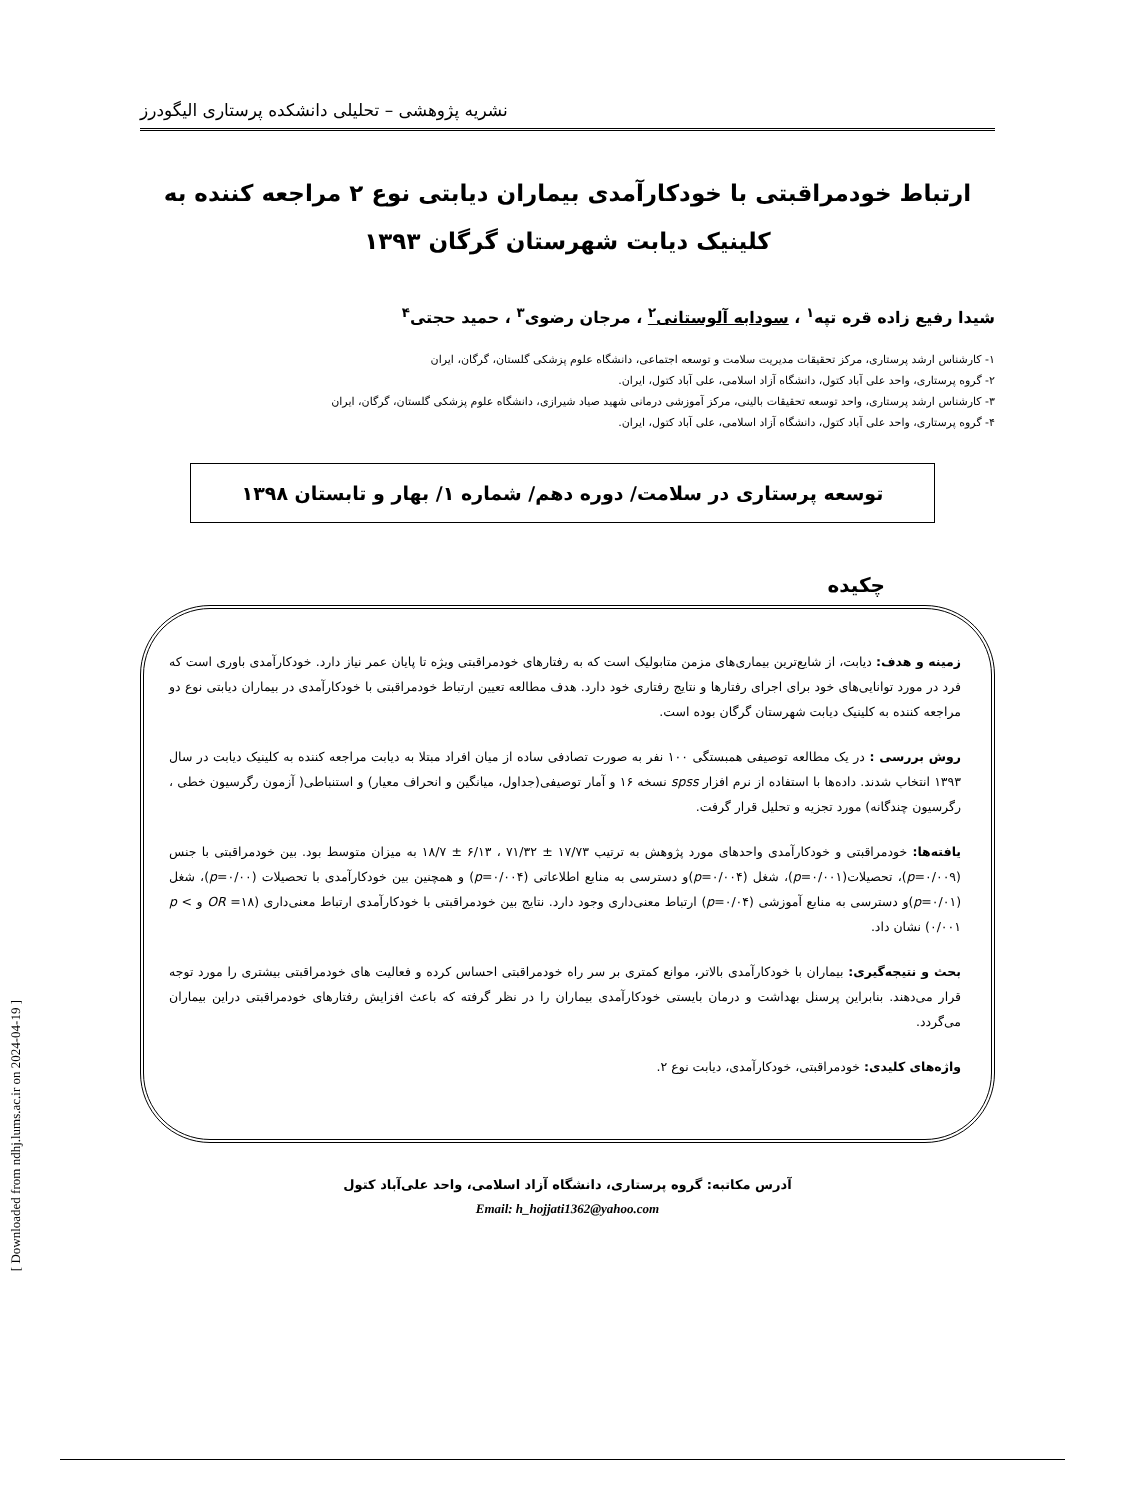نشریه پژوهشی – تحلیلی دانشکده پرستاری الیگودرز
ارتباط خودمراقبتی با خودکارآمدی بیماران دیابتی نوع ۲ مراجعه کننده به کلینیک دیابت شهرستان گرگان ۱۳۹۳
شیدا رفیع زاده قره تپه<sup>۱</sup> ، سودابه آلوستانی<sup>۲</sup> ، مرجان رضوی<sup>۳</sup> ، حمید حجتی<sup>۴</sup>
۱- کارشناس ارشد پرستاری، مرکز تحقیقات مدیریت سلامت و توسعه اجتماعی، دانشگاه علوم پزشکی گلستان، گرگان، ایران
۲- گروه پرستاری، واحد علی آباد کتول، دانشگاه آزاد اسلامی، علی آباد کتول، ایران.
۳- کارشناس ارشد پرستاری، واحد توسعه تحقیقات بالینی، مرکز آموزشی درمانی شهید صیاد شیرازی، دانشگاه علوم پزشکی گلستان، گرگان، ایران
۴- گروه پرستاری، واحد علی آباد کتول، دانشگاه آزاد اسلامی، علی آباد کتول، ایران.
توسعه پرستاری در سلامت/ دوره دهم/ شماره ۱/ بهار و تابستان ۱۳۹۸
چکیده
زمینه و هدف: دیابت، از شایع‌ترین بیماری‌های مزمن متابولیک است که به رفتارهای خودمراقبتی ویژه تا پایان عمر نیاز دارد. خودکارآمدی باوری است که فرد در مورد توانایی‌های خود برای اجرای رفتارها و نتایج رفتاری خود دارد. هدف مطالعه تعیین ارتباط خودمراقبتی با خودکارآمدی در بیماران دیابتی نوع دو مراجعه کننده به کلینیک دیابت شهرستان گرگان بوده است.
روش بررسی : در یک مطالعه توصیفی همبستگی ۱۰۰ نفر به صورت تصادفی ساده از میان افراد مبتلا به دیابت مراجعه کننده به کلینیک دیابت در سال ۱۳۹۳ انتخاب شدند. داده‌ها با استفاده از نرم افزار spss نسخه ۱۶ و آمار توصیفی(جداول، میانگین و انحراف معیار) و استنباطی( آزمون رگرسیون خطی ، رگرسیون چندگانه) مورد تجزیه و تحلیل قرار گرفت.
یافته‌ها: خودمراقبتی و خودکارآمدی واحدهای مورد پژوهش به ترتیب ۱۷/۷۳ ± ۷۱/۳۲ ، ۶/۱۳ ± ۱۸/۷ به میزان متوسط بود. بین خودمراقبتی با جنس (p=۰/۰۰۹)، تحصیلات(p=۰/۰۰۱)، شغل (p=۰/۰۰۴)و دسترسی به منابع اطلاعاتی (p=۰/۰۰۴) و همچنین بین خودکارآمدی با تحصیلات (p=۰/۰۰)، شغل (p=۰/۰۱)و دسترسی به منابع آموزشی (p=۰/۰۴) ارتباط معنی‌داری وجود دارد. نتایج بین خودمراقبتی با خودکارآمدی ارتباط معنی‌داری (OR =۱۸ و p < ۰/۰۰۱) نشان داد.
بحث و نتیجه‌گیری: بیماران با خودکارآمدی بالاتر، موانع کمتری بر سر راه خودمراقبتی احساس کرده و فعالیت های خودمراقبتی بیشتری را مورد توجه قرار می‌دهند. بنابراین پرسنل بهداشت و درمان بایستی خودکارآمدی بیماران را در نظر گرفته که باعث افزایش رفتارهای خودمراقبتی دراین بیماران می‌گردد.
واژه‌های کلیدی: خودمراقبتی، خودکارآمدی، دیابت نوع ۲.
آدرس مکاتبه: گروه پرستاری، دانشگاه آزاد اسلامی، واحد علی‌آباد کتول
Email: h_hojjati1362@yahoo.com
[ Downloaded from ndhj.lums.ac.ir on 2024-04-19 ]